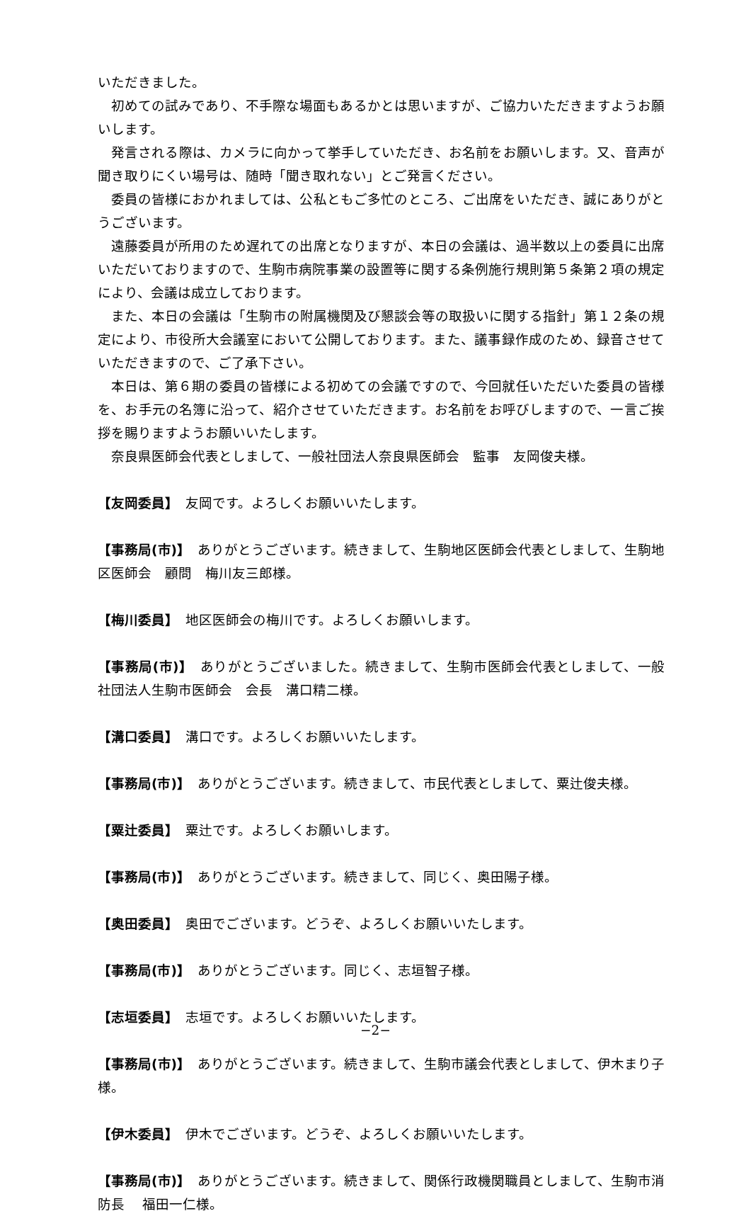いただきました。
初めての試みであり、不手際な場面もあるかとは思いますが、ご協力いただきますようお願いします。
発言される際は、カメラに向かって挙手していただき、お名前をお願いします。又、音声が聞き取りにくい場号は、随時「聞き取れない」とご発言ください。
委員の皆様におかれましては、公私ともご多忙のところ、ご出席をいただき、誠にありがとうございます。
遠藤委員が所用のため遅れての出席となりますが、本日の会議は、過半数以上の委員に出席いただいておりますので、生駒市病院事業の設置等に関する条例施行規則第５条第２項の規定により、会議は成立しております。
また、本日の会議は「生駒市の附属機関及び懇談会等の取扱いに関する指針」第１２条の規定により、市役所大会議室において公開しております。また、議事録作成のため、録音させていただきますので、ご了承下さい。
本日は、第６期の委員の皆様による初めての会議ですので、今回就任いただいた委員の皆様を、お手元の名簿に沿って、紹介させていただきます。お名前をお呼びしますので、一言ご挨拶を賜りますようお願いいたします。
奈良県医師会代表としまして、一般社団法人奈良県医師会　監事　友岡俊夫様。
【友岡委員】　友岡です。よろしくお願いいたします。
【事務局(市)】　ありがとうございます。続きまして、生駒地区医師会代表としまして、生駒地区医師会　顧問　梅川友三郎様。
【梅川委員】　地区医師会の梅川です。よろしくお願いします。
【事務局(市)】　ありがとうございました。続きまして、生駒市医師会代表としまして、一般社団法人生駒市医師会　会長　溝口精二様。
【溝口委員】　溝口です。よろしくお願いいたします。
【事務局(市)】　ありがとうございます。続きまして、市民代表としまして、粟辻俊夫様。
【粟辻委員】　粟辻です。よろしくお願いします。
【事務局(市)】　ありがとうございます。続きまして、同じく、奥田陽子様。
【奥田委員】　奥田でございます。どうぞ、よろしくお願いいたします。
【事務局(市)】　ありがとうございます。同じく、志垣智子様。
【志垣委員】　志垣です。よろしくお願いいたします。
【事務局(市)】　ありがとうございます。続きまして、生駒市議会代表としまして、伊木まり子様。
【伊木委員】　伊木でございます。どうぞ、よろしくお願いいたします。
【事務局(市)】　ありがとうございます。続きまして、関係行政機関職員としまして、生駒市消防長　 福田一仁様。
−2−